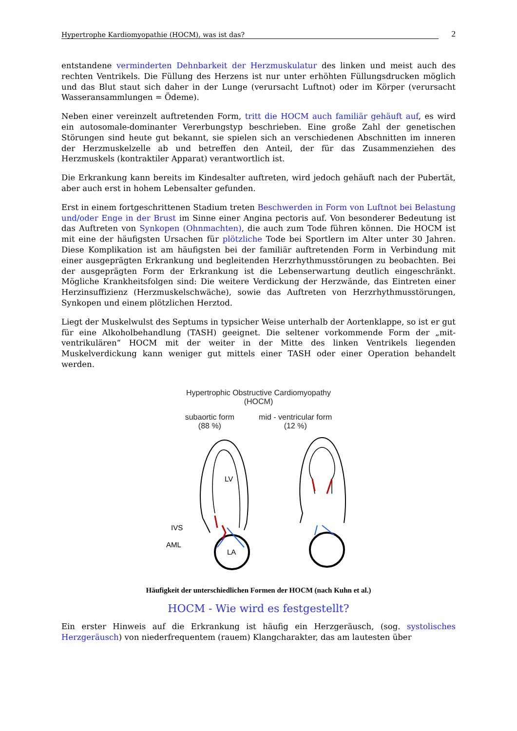Hypertrophe Kardiomyopathie (HOCM), was ist das? 2
entstandene verminderten Dehnbarkeit der Herzmuskulatur des linken und meist auch des rechten Ventrikels. Die Füllung des Herzens ist nur unter erhöhten Füllungsdrucken möglich und das Blut staut sich daher in der Lunge (verursacht Luftnot) oder im Körper (verursacht Wasseransammlungen = Ödeme).
Neben einer vereinzelt auftretenden Form, tritt die HOCM auch familiär gehäuft auf, es wird ein autosomale-dominanter Vererbungstyp beschrieben. Eine große Zahl der genetischen Störungen sind heute gut bekannt, sie spielen sich an verschiedenen Abschnitten im inneren der Herzmuskelzelle ab und betreffen den Anteil, der für das Zusammenziehen des Herzmuskels (kontraktiler Apparat) verantwortlich ist.
Die Erkrankung kann bereits im Kindesalter auftreten, wird jedoch gehäuft nach der Pubertät, aber auch erst in hohem Lebensalter gefunden.
Erst in einem fortgeschrittenen Stadium treten Beschwerden in Form von Luftnot bei Belastung und/oder Enge in der Brust im Sinne einer Angina pectoris auf. Von besonderer Bedeutung ist das Auftreten von Synkopen (Ohnmachten), die auch zum Tode führen können. Die HOCM ist mit eine der häufigsten Ursachen für plötzliche Tode bei Sportlern im Alter unter 30 Jahren. Diese Komplikation ist am häufigsten bei der familiär auftretenden Form in Verbindung mit einer ausgeprägten Erkrankung und begleitenden Herzrhythmusstörungen zu beobachten. Bei der ausgeprägten Form der Erkrankung ist die Lebenserwartung deutlich eingeschränkt. Mögliche Krankheitsfolgen sind: Die weitere Verdickung der Herzwände, das Eintreten einer Herzinsuffizienz (Herzmuskelschwäche), sowie das Auftreten von Herzrhythmusstörungen, Synkopen und einem plötzlichen Herztod.
Liegt der Muskelwulst des Septums in typsicher Weise unterhalb der Aortenklappe, so ist er gut für eine Alkoholbehandlung (TASH) geeignet. Die seltener vorkommende Form der „mit-ventrikulären“ HOCM mit der weiter in der Mitte des linken Ventrikels liegenden Muskelverdickung kann weniger gut mittels einer TASH oder einer Operation behandelt werden.
Hypertrophic Obstructive Cardiomyopathy
(HOCM)
subaortic form
(88 %)
mid - ventricular form
(12 %)
LV
LA
IVS
AML
Häufigkeit der unterschiedlichen Formen der HOCM (nach Kuhn et al.)
HOCM - Wie wird es festgestellt?
Ein erster Hinweis auf die Erkrankung ist häufig ein Herzgeräusch, (sog. systolisches Herzgeräusch) von niederfrequentem (rauem) Klangcharakter, das am lautesten über